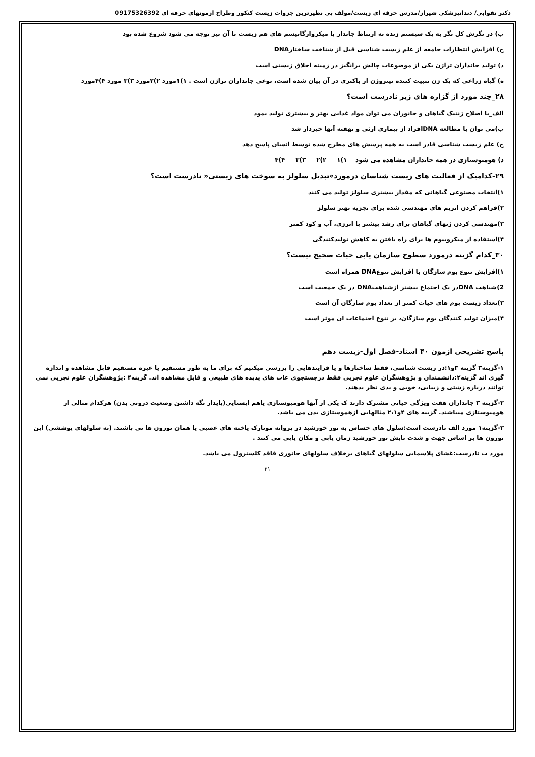دکتر تقوایی/ دندانپزشکی شیراز/مدرس حرفه ای زیست/مولف بی نظیرترین جزوات زیست کنکور وطراح ازمونهای حرفه ای 09175326392
ب) در نگرش کل نگر به یک سیستم زنده به ارتباط جاندار با میکروارگانیسم های هم زیست با آن نیز توجه می شود شروع شده بود
ج) افزایش انتظارات جامعه از علم زیست شناسی قبل از شناخت ساختارDNA
د) تولید جانداران تراژن یکی از موضوعات چالش برانگیز در زمینه اخلاق زیستی است
ه) گیاه زراعی که یک ژن تثبیت کننده نیتروژن از باکتری در آن بیان شده است، نوعی جانداران تراژن است . ۱)۱مورد ۲)۲مورد ۳)۳ مورد ۴)۴مورد
۲۸_چند مورد از گزاره های زیر نادرست است؟
الف_با اصلاح ژنتیک گیاهان و جانوران می توان مواد غذایی بهتر و بیشتری تولید نمود
ب)می توان با مطالعه DNAافراد از بیماری ارثی و نهفته آنها خبردار شد
ج) علم زیست شناسی قادر است به همه پرسش های مطرح شده توسط انسان پاسخ دهد
د) هومیوستازی در همه جانداران مشاهده می شود ۱)۱ ۲)۲ ۳)۳ ۴)۴
۲۹-کدامیک از فعالیت های زیست شناسان درمورد»تبدیل سلولز به سوخت های زیستی« نادرست است؟
۱)انتخاب مصنوعی گیاهانی که مقدار بیشتری سلولز تولید می کنند
۲)فراهم کردن انزیم های مهندسی شده برای تجزیه بهتر سلولز
۳)مهندسی کردن ژنهای گیاهان برای رشد بیشتر با انرژی، آب و کود کمتر
۴)استفاده از میکروبیوم ها برای راه یافتن به کاهش تولیدکنندگی
۳۰_کدام گزینه درمورد سطوح سازمان یابی حیات صحیح نیست؟
۱)افزایش تنوع بوم سازگان با افزایش تنوعDNA همراه است
2)شباهت DNAدر یک اجتماع بیشتر ازشباهتDNA در یک جمعیت است
۳)تعداد زیست بوم های حیات کمتر از تعداد بوم سازگان آن است
۴)میزان تولید کنندگان بوم سازگان، بر تنوع اجتماعات آن موثر است
پاسخ تشریحی ازمون ۴۰ استاد-فصل اول-زیست دهم
۱-گزینه۳ گزینه ۳و۱:در زیست شناسی، فقط ساختارها و یا فرایندهایی را بررسی میکنیم که برای ما به طور مستقیم یا غیره مستقیم قابل مشاهده و اندازه گیری اند گزینه۲:دانشمندان و پژوهشگران علوم تجربی فقط درجستجوی عات های پدیده های طبیعی و قابل مشاهده اند. گزینه۴ :پژوهشگران علوم تجربی نمی توانند درباره زشتی و زیبایی، خوبی و بدی نظر بدهند.
۲-گزینه ۳ جانداران هفت ویژگی حیاتی مشترک دارند ک یکی از آنها هومیوستازی یاهم ایستایی(پایدار نگه داشتن وضعیت درونی بدن) هرکدام مثالی از هومیوستازی میباشند. گزینه های ۴و۲،۱ مثالهایی ازهموستازی بدن می باشد.
۳-گزینه۱ مورد الف نادرست است:سلول های حساس به نور خورشید در پروانه مونارک یاخته های عصبی یا همان نورون ها نی باشند. (نه سلولهای پوششی) این نورون ها بر اساس جهت و شدت تابش نور خورشید زمان یابی و مکان یابی می کنند .
مورد ب نادرست:غشای پلاسمایی سلولهای گیاهای برخلاف سلولهای جانوری فاقد کلسترول می باشد.
۲۱